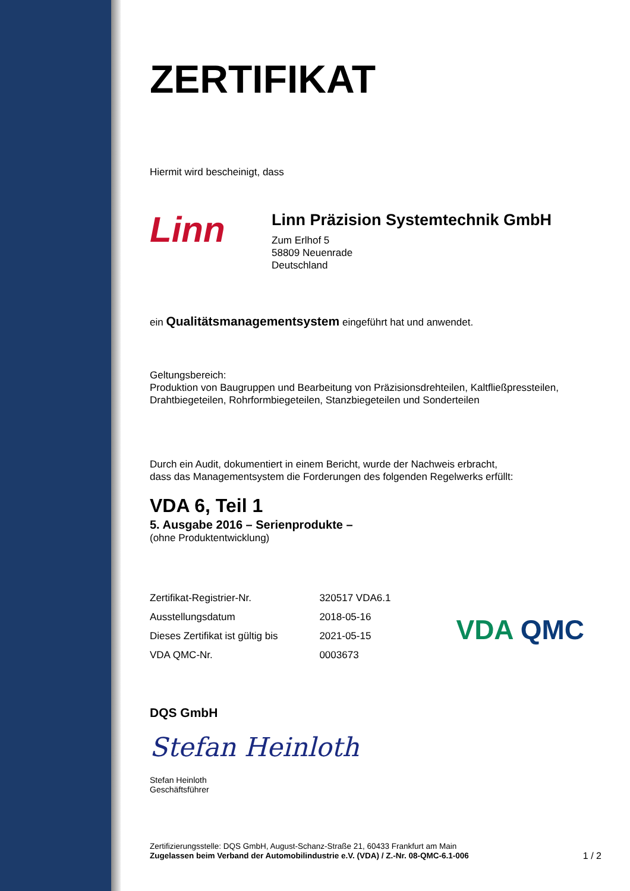ZERTIFIKAT
Hiermit wird bescheinigt, dass
Linn
Linn Präzision Systemtechnik GmbH
Zum Erlhof 5
58809 Neuenrade
Deutschland
ein Qualitätsmanagementsystem eingeführt hat und anwendet.
Geltungsbereich:
Produktion von Baugruppen und Bearbeitung von Präzisionsdrehteilen, Kaltfließpressteilen, Drahtbiegeteilen, Rohrformbiegeteilen, Stanzbiegeteilen und Sonderteilen
Durch ein Audit, dokumentiert in einem Bericht, wurde der Nachweis erbracht,
dass das Managementsystem die Forderungen des folgenden Regelwerks erfüllt:
VDA 6, Teil 1
5. Ausgabe 2016 – Serienprodukte –
(ohne Produktentwicklung)
| Zertifikat-Registrier-Nr. | 320517 VDA6.1 |
| Ausstellungsdatum | 2018-05-16 |
| Dieses Zertifikat ist gültig bis | 2021-05-15 |
| VDA QMC-Nr. | 0003673 |
VDA QMC
DQS GmbH
Stefan Heinloth
Stefan Heinloth
Geschäftsführer
Zertifizierungsstelle: DQS GmbH, August-Schanz-Straße 21, 60433 Frankfurt am Main
Zugelassen beim Verband der Automobilindustrie e.V. (VDA) / Z.-Nr. 08-QMC-6.1-006
1 / 2